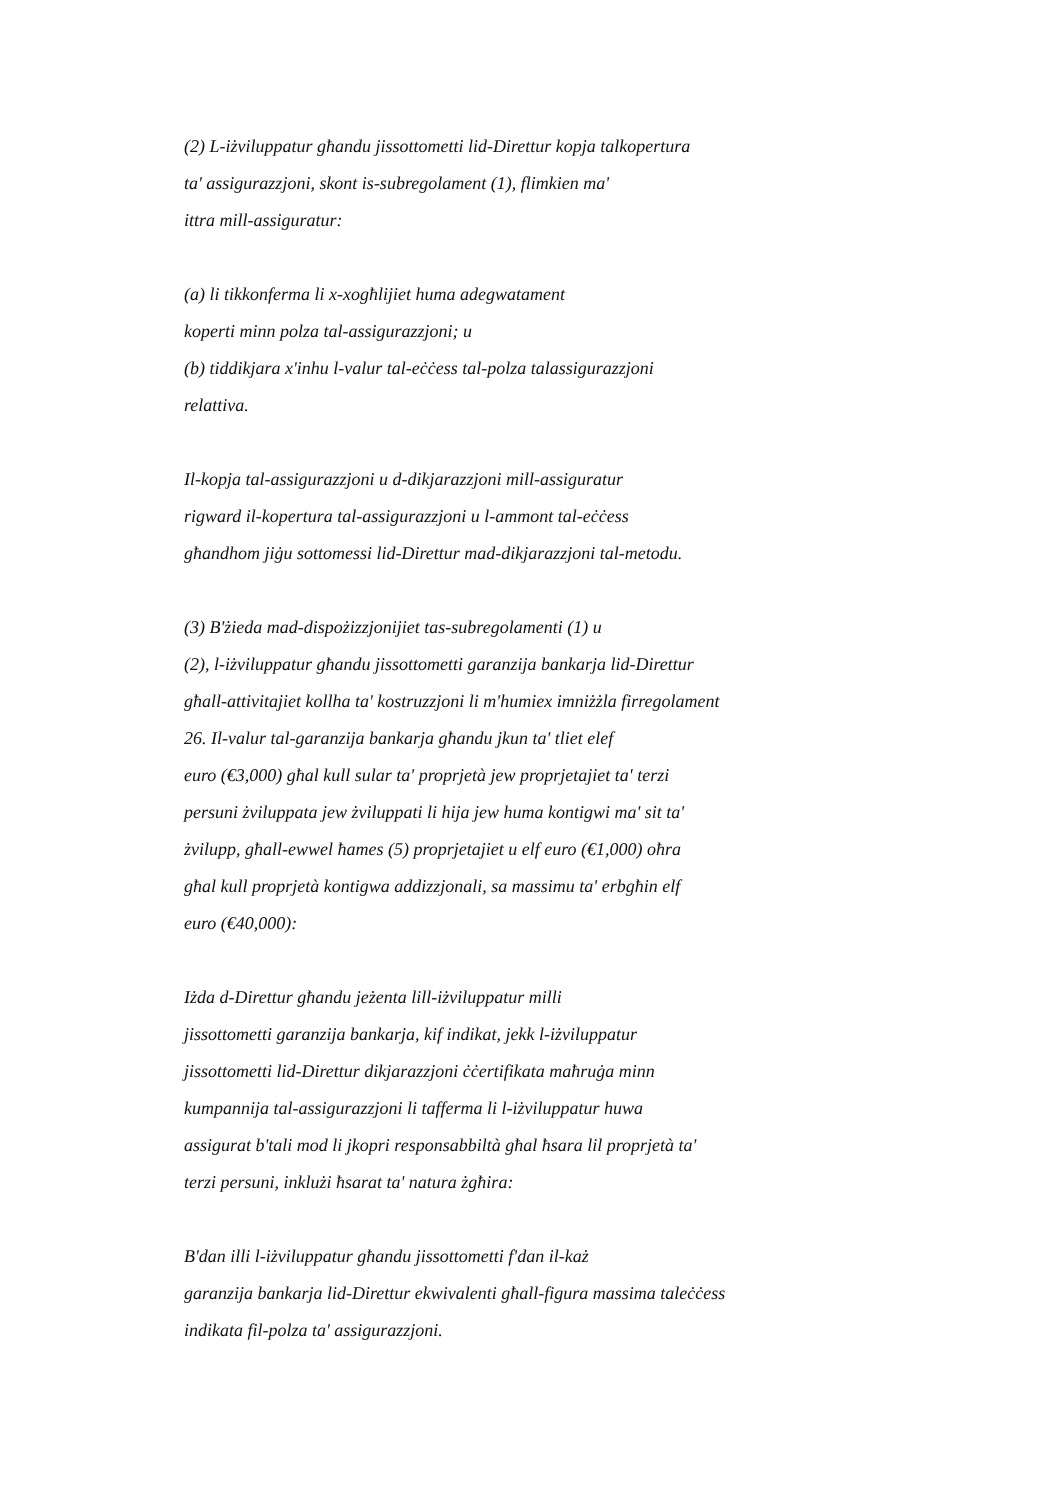(2) L-iżviluppatur għandu jissottometti lid-Direttur kopja talkopertura
ta' assigurazzjoni, skont is-subregolament (1), flimkien ma'
ittra mill-assiguratur:
(a) li tikkonferma li x-xogħlijiet huma adegwatament
koperti minn polza tal-assigurazzjoni; u
(b) tiddikjara x'inhu l-valur tal-eċċess tal-polza talassigurazzjoni
relattiva.
Il-kopja tal-assigurazzjoni u d-dikjarazzjoni mill-assiguratur
rigward il-kopertura tal-assigurazzjoni u l-ammont tal-eċċess
għandhom jiġu sottomessi lid-Direttur mad-dikjarazzjoni tal-metodu.
(3) B'żieda mad-dispożizzjonijiet tas-subregolamenti (1) u
(2), l-iżviluppatur għandu jissottometti garanzija bankarja lid-Direttur
għall-attivitajiet kollha ta' kostruzzjoni li m'humiex imniżżla firregolament
26. Il-valur tal-garanzija bankarja għandu jkun ta' tliet elef
euro (€3,000) għal kull sular ta' proprjetà jew proprjetajiet ta' terzi
persuni żviluppata jew żviluppati li hija jew huma kontigwi ma' sit ta'
żvilupp, għall-ewwel ħames (5) proprjetajiet u elf euro (€1,000) oħra
għal kull proprjetà kontigwa addizzjonali, sa massimu ta' erbgħin elf
euro (€40,000):
Iżda d-Direttur għandu jeżenta lill-iżviluppatur milli
jissottometti garanzija bankarja, kif indikat, jekk l-iżviluppatur
jissottometti lid-Direttur dikjarazzjoni ċċertifikata maħruġa minn
kumpannija tal-assigurazzjoni li tafferma li l-iżviluppatur huwa
assigurat b'tali mod li jkopri responsabbiltà għal ħsara lil proprjetà ta'
terzi persuni, inklużi ħsarat ta' natura żgħira:
B'dan illi l-iżviluppatur għandu jissottometti f'dan il-każ
garanzija bankarja lid-Direttur ekwivalenti għall-figura massima taleċċess
indikata fil-polza ta' assigurazzjoni.